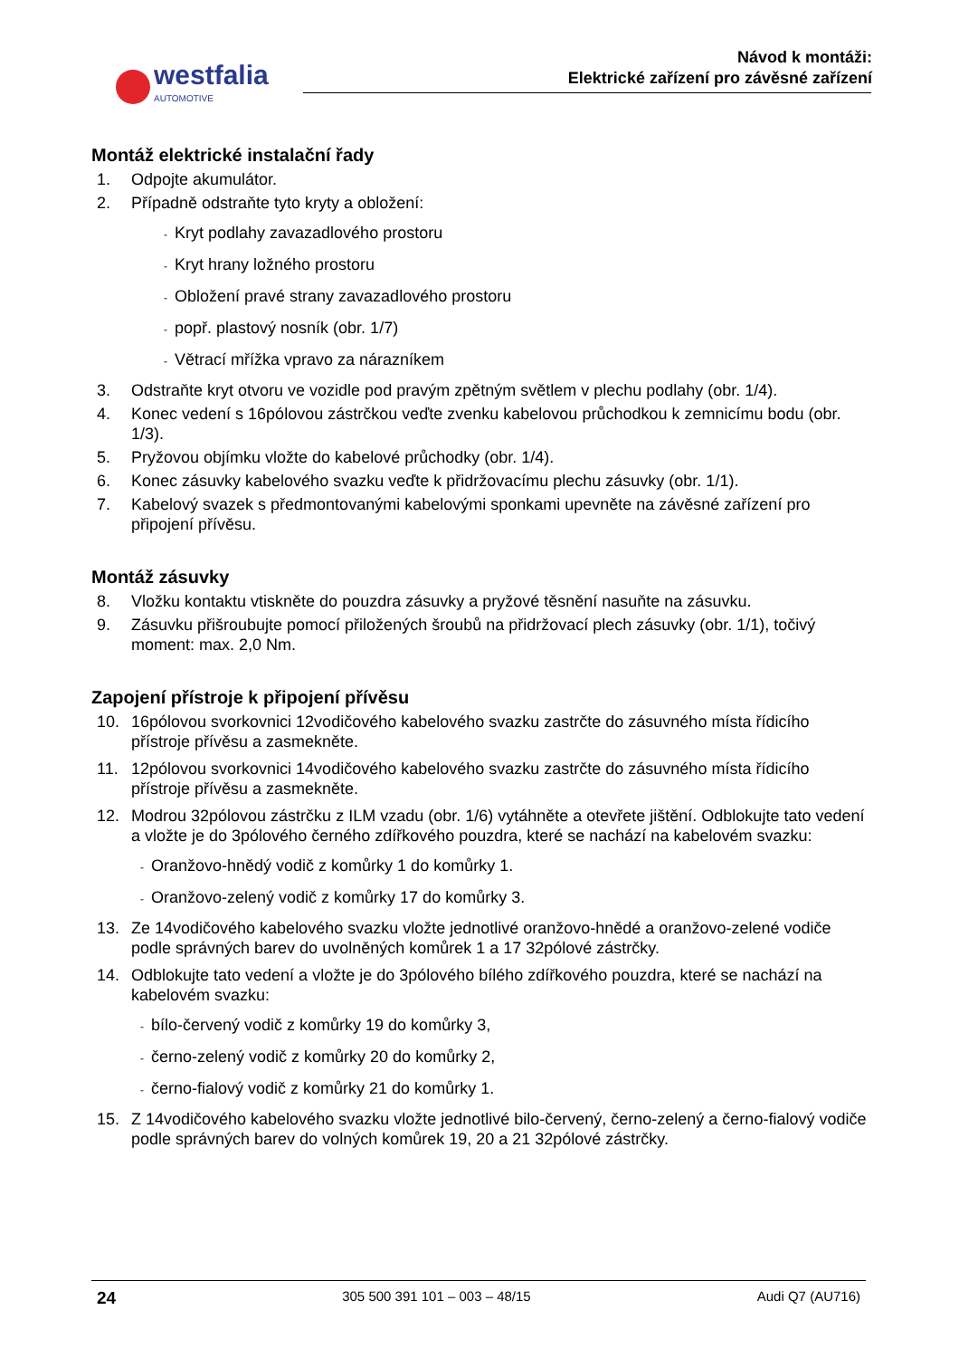westfalia
AUTOMOTIVE
Návod k montáži:
Elektrické zařízení pro závěsné zařízení
Montáž elektrické instalační řady
1. Odpojte akumulátor.
2. Případně odstraňte tyto kryty a obložení:
- Kryt podlahy zavazadlového prostoru
- Kryt hrany ložného prostoru
- Obložení pravé strany zavazadlového prostoru
- popř. plastový nosník (obr. 1/7)
- Větrací mřížka vpravo za nárazníkem
3. Odstraňte kryt otvoru ve vozidle pod pravým zpětným světlem v plechu podlahy (obr. 1/4).
4. Konec vedení s 16pólovou zástrčkou veďte zvenku kabelovou průchodkou k zemnicímu bodu (obr. 1/3).
5. Pryžovou objímku vložte do kabelové průchodky (obr. 1/4).
6. Konec zásuvky kabelového svazku veďte k přidržovacímu plechu zásuvky (obr. 1/1).
7. Kabelový svazek s předmontovanými kabelovými sponkami upevněte na závěsné zařízení pro připojení přívěsu.
Montáž zásuvky
8. Vložku kontaktu vtiskněte do pouzdra zásuvky a pryžové těsnění nasuňte na zásuvku.
9. Zásuvku přišroubujte pomocí přiložených šroubů na přidržovací plech zásuvky (obr. 1/1), točivý moment: max. 2,0 Nm.
Zapojení přístroje k připojení přívěsu
10. 16pólovou svorkovnici 12vodičového kabelového svazku zastrčte do zásuvného místa řídicího přístroje přívěsu a zasmekněte.
11. 12pólovou svorkovnici 14vodičového kabelového svazku zastrčte do zásuvného místa řídicího přístroje přívěsu a zasmekněte.
12. Modrou 32pólovou zástrčku z ILM vzadu (obr. 1/6) vytáhněte a otevřete jištění. Odblokujte tato vedení a vložte je do 3pólového černého zdířkového pouzdra, které se nachází na kabelovém svazku:
- Oranžovo-hnědý vodič z komůrky 1 do komůrky 1.
- Oranžovo-zelený vodič z komůrky 17 do komůrky 3.
13. Ze 14vodičového kabelového svazku vložte jednotlivé oranžovo-hnědé a oranžovo-zelené vodiče podle správných barev do uvolněných komůrek 1 a 17 32pólové zástrčky.
14. Odblokujte tato vedení a vložte je do 3pólového bílého zdířkového pouzdra, které se nachází na kabelovém svazku:
- bílo-červený vodič z komůrky 19 do komůrky 3,
- černo-zelený vodič z komůrky 20 do komůrky 2,
- černo-fialový vodič z komůrky 21 do komůrky 1.
15. Z 14vodičového kabelového svazku vložte jednotlivé bilo-červený, černo-zelený a černo-fialový vodiče podle správných barev do volných komůrek 19, 20 a 21 32pólové zástrčky.
24 305 500 391 101 – 003 – 48/15 Audi Q7 (AU716)